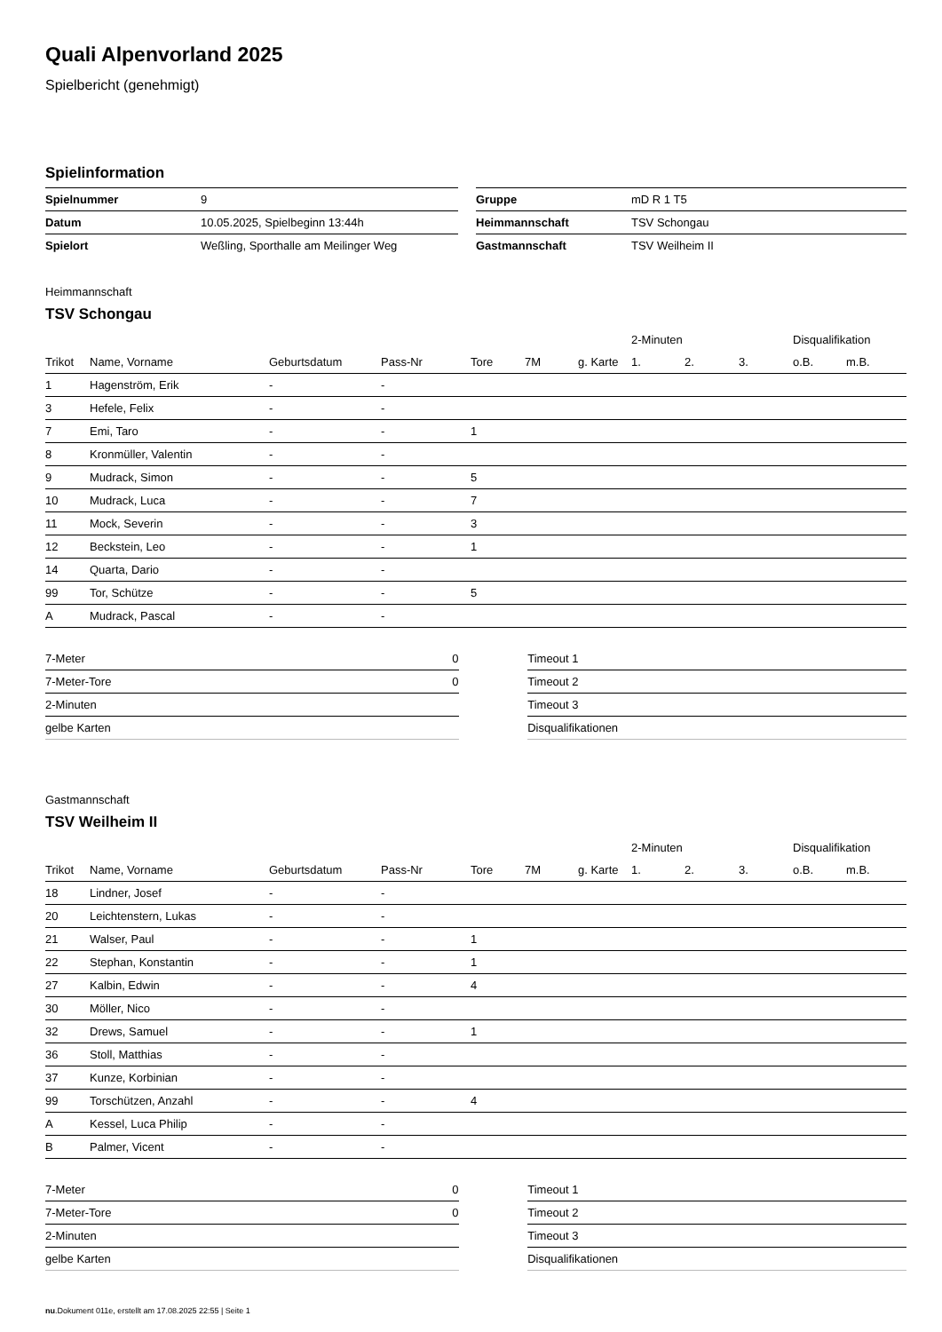Quali Alpenvorland 2025
Spielbericht (genehmigt)
Spielinformation
| Spielnummer | 9 | | Gruppe | mD R 1 T5 |
| Datum | 10.05.2025, Spielbeginn 13:44h | | Heimmannschaft | TSV Schongau |
| Spielort | Weßling, Sporthalle am Meilinger Weg | | Gastmannschaft | TSV Weilheim II |
Heimmannschaft
TSV Schongau
| | | | | | | | 2-Minuten | | | Disqualifikation | |
| --- | --- | --- | --- | --- | --- | --- | --- | --- | --- | --- | --- |
| Trikot | Name, Vorname | Geburtsdatum | Pass-Nr | Tore | 7M | g. Karte | 1. | 2. | 3. | o.B. | m.B. |
| 1 | Hagenström, Erik | - | - | | | | | | | | |
| 3 | Hefele, Felix | - | - | | | | | | | | |
| 7 | Emi, Taro | - | - | 1 | | | | | | | |
| 8 | Kronmüller, Valentin | - | - | | | | | | | | |
| 9 | Mudrack, Simon | - | - | 5 | | | | | | | |
| 10 | Mudrack, Luca | - | - | 7 | | | | | | | |
| 11 | Mock, Severin | - | - | 3 | | | | | | | |
| 12 | Beckstein, Leo | - | - | 1 | | | | | | | |
| 14 | Quarta, Dario | - | - | | | | | | | | |
| 99 | Tor, Schütze | - | - | 5 | | | | | | | |
| A | Mudrack, Pascal | - | - | | | | | | | | |
| 7-Meter | 0 |
| 7-Meter-Tore | 0 |
| 2-Minuten | |
| gelbe Karten | |
| Timeout 1 |
| Timeout 2 |
| Timeout 3 |
| Disqualifikationen |
Gastmannschaft
TSV Weilheim II
| | | | | | | | 2-Minuten | | | Disqualifikation | |
| --- | --- | --- | --- | --- | --- | --- | --- | --- | --- | --- | --- |
| Trikot | Name, Vorname | Geburtsdatum | Pass-Nr | Tore | 7M | g. Karte | 1. | 2. | 3. | o.B. | m.B. |
| 18 | Lindner, Josef | - | - | | | | | | | | |
| 20 | Leichtenstern, Lukas | - | - | | | | | | | | |
| 21 | Walser, Paul | - | - | 1 | | | | | | | |
| 22 | Stephan, Konstantin | - | - | 1 | | | | | | | |
| 27 | Kalbin, Edwin | - | - | 4 | | | | | | | |
| 30 | Möller, Nico | - | - | | | | | | | | |
| 32 | Drews, Samuel | - | - | 1 | | | | | | | |
| 36 | Stoll, Matthias | - | - | | | | | | | | |
| 37 | Kunze, Korbinian | - | - | | | | | | | | |
| 99 | Torschützen, Anzahl | - | - | 4 | | | | | | | |
| A | Kessel, Luca Philip | - | - | | | | | | | | |
| B | Palmer, Vicent | - | - | | | | | | | | |
| 7-Meter | 0 |
| 7-Meter-Tore | 0 |
| 2-Minuten | |
| gelbe Karten | |
| Timeout 1 |
| Timeout 2 |
| Timeout 3 |
| Disqualifikationen |
nu.Dokument 011e, erstellt am 17.08.2025 22:55 | Seite 1